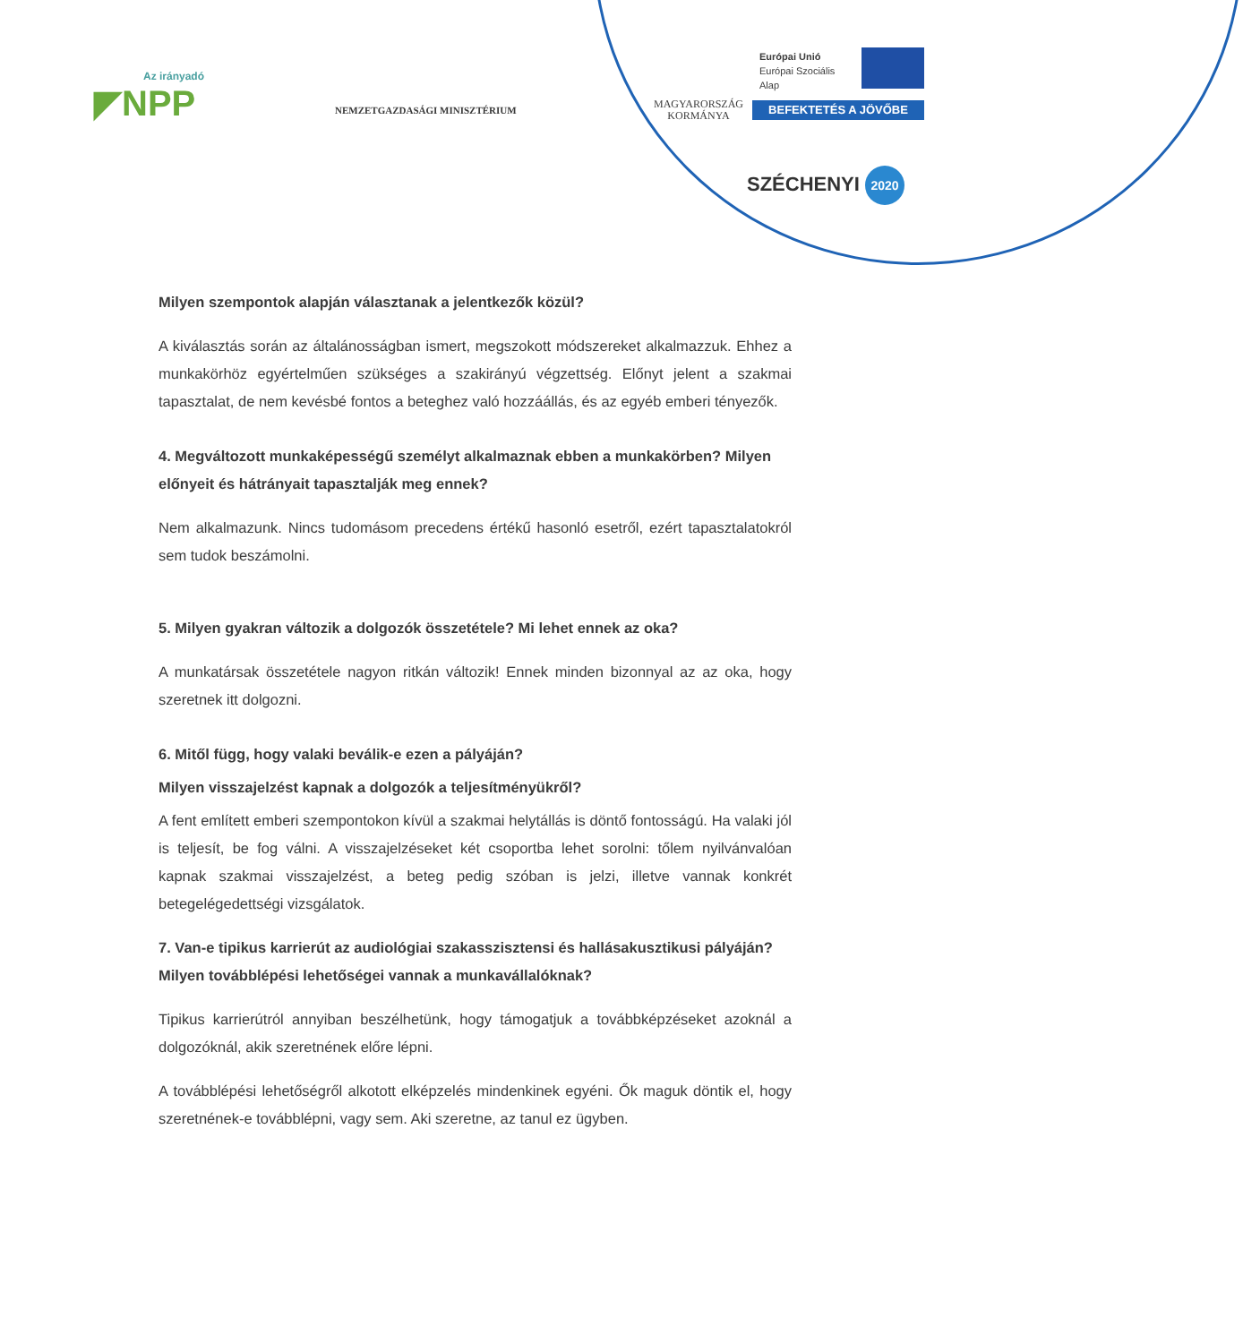Az irányadó
◤NPP
NEMZETGAZDASÁGI MINISZTÉRIUM
MAGYARORSZÁG
KORMÁNYA
Európai Unió
Európai Szociális
Alap
BEFEKTETÉS A JÖVŐBE
SZÉCHENYI 2020
Milyen szempontok alapján választanak a jelentkezők közül?
A kiválasztás során az általánosságban ismert, megszokott módszereket alkalmazzuk. Ehhez a munkakörhöz egyértelműen szükséges a szakirányú végzettség. Előnyt jelent a szakmai tapasztalat, de nem kevésbé fontos a beteghez való hozzáállás, és az egyéb emberi tényezők.
4. Megváltozott munkaképességű személyt alkalmaznak ebben a munkakörben? Milyen előnyeit és hátrányait tapasztalják meg ennek?
Nem alkalmazunk. Nincs tudomásom precedens értékű hasonló esetről, ezért tapasztalatokról sem tudok beszámolni.
5. Milyen gyakran változik a dolgozók összetétele? Mi lehet ennek az oka?
A munkatársak összetétele nagyon ritkán változik! Ennek minden bizonnyal az az oka, hogy szeretnek itt dolgozni.
6. Mitől függ, hogy valaki beválik-e ezen a pályáján?
Milyen visszajelzést kapnak a dolgozók a teljesítményükről?
A fent említett emberi szempontokon kívül a szakmai helytállás is döntő fontosságú. Ha valaki jól is teljesít, be fog válni. A visszajelzéseket két csoportba lehet sorolni: tőlem nyilvánvalóan kapnak szakmai visszajelzést, a beteg pedig szóban is jelzi, illetve vannak konkrét betegelégedettségi vizsgálatok.
7. Van-e tipikus karrierút az audiológiai szakasszisztensi és hallásakusztikusi pályáján? Milyen továbblépési lehetőségei vannak a munkavállalóknak?
Tipikus karrierútról annyiban beszélhetünk, hogy támogatjuk a továbbképzéseket azoknál a dolgozóknál, akik szeretnének előre lépni.
A továbblépési lehetőségről alkotott elképzelés mindenkinek egyéni. Ők maguk döntik el, hogy szeretnének-e továbblépni, vagy sem. Aki szeretne, az tanul ez ügyben.